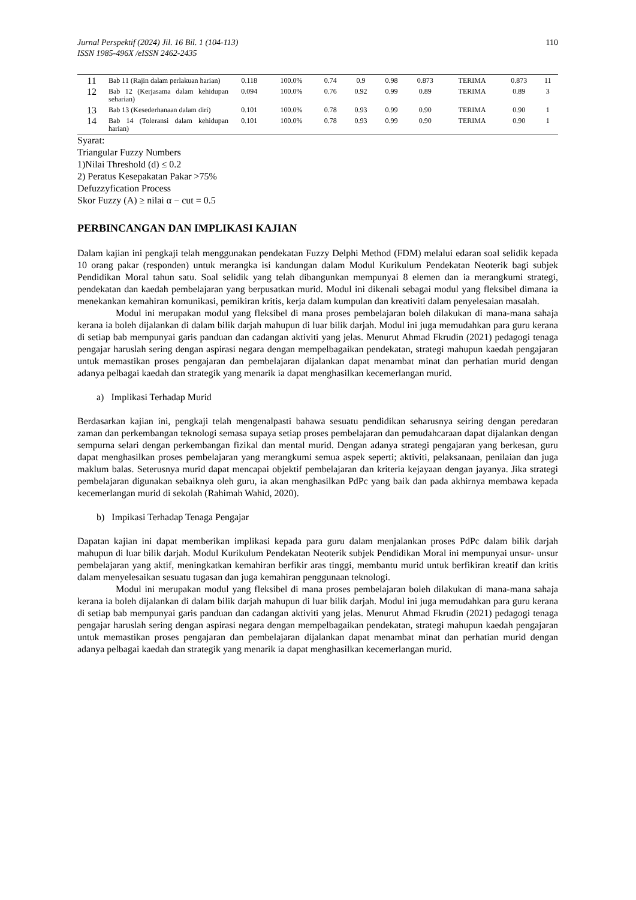Jurnal Perspektif (2024) Jil. 16 Bil. 1 (104-113)
ISSN 1985-496X /eISSN 2462-2435 110
| 11 | Bab 11 (Rajin dalam perlakuan harian) | 0.118 | 100.0% | 0.74 | 0.9 | 0.98 | 0.873 | TERIMA | 0.873 | 11 |
| 12 | Bab 12 (Kerjasama dalam kehidupan seharian) | 0.094 | 100.0% | 0.76 | 0.92 | 0.99 | 0.89 | TERIMA | 0.89 | 3 |
| 13 | Bab 13 (Kesederhanaan dalam diri) | 0.101 | 100.0% | 0.78 | 0.93 | 0.99 | 0.90 | TERIMA | 0.90 | 1 |
| 14 | Bab 14 (Toleransi dalam kehidupan harian) | 0.101 | 100.0% | 0.78 | 0.93 | 0.99 | 0.90 | TERIMA | 0.90 | 1 |
Syarat:
Triangular Fuzzy Numbers
1)Nilai Threshold (d) ≤ 0.2
2) Peratus Kesepakatan Pakar >75%
Defuzzyfication Process
Skor Fuzzy (A) ≥ nilai α − cut = 0.5
PERBINCANGAN DAN IMPLIKASI KAJIAN
Dalam kajian ini pengkaji telah menggunakan pendekatan Fuzzy Delphi Method (FDM) melalui edaran soal selidik kepada 10 orang pakar (responden) untuk merangka isi kandungan dalam Modul Kurikulum Pendekatan Neoterik bagi subjek Pendidikan Moral tahun satu. Soal selidik yang telah dibangunkan mempunyai 8 elemen dan ia merangkumi strategi, pendekatan dan kaedah pembelajaran yang berpusatkan murid. Modul ini dikenali sebagai modul yang fleksibel dimana ia menekankan kemahiran komunikasi, pemikiran kritis, kerja dalam kumpulan dan kreativiti dalam penyelesaian masalah.
Modul ini merupakan modul yang fleksibel di mana proses pembelajaran boleh dilakukan di mana-mana sahaja kerana ia boleh dijalankan di dalam bilik darjah mahupun di luar bilik darjah. Modul ini juga memudahkan para guru kerana di setiap bab mempunyai garis panduan dan cadangan aktiviti yang jelas. Menurut Ahmad Fkrudin (2021) pedagogi tenaga pengajar haruslah sering dengan aspirasi negara dengan mempelbagaikan pendekatan, strategi mahupun kaedah pengajaran untuk memastikan proses pengajaran dan pembelajaran dijalankan dapat menambat minat dan perhatian murid dengan adanya pelbagai kaedah dan strategik yang menarik ia dapat menghasilkan kecemerlangan murid.
a) Implikasi Terhadap Murid
Berdasarkan kajian ini, pengkaji telah mengenalpasti bahawa sesuatu pendidikan seharusnya seiring dengan peredaran zaman dan perkembangan teknologi semasa supaya setiap proses pembelajaran dan pemudahcaraan dapat dijalankan dengan sempurna selari dengan perkembangan fizikal dan mental murid. Dengan adanya strategi pengajaran yang berkesan, guru dapat menghasilkan proses pembelajaran yang merangkumi semua aspek seperti; aktiviti, pelaksanaan, penilaian dan juga maklum balas. Seterusnya murid dapat mencapai objektif pembelajaran dan kriteria kejayaan dengan jayanya. Jika strategi pembelajaran digunakan sebaiknya oleh guru, ia akan menghasilkan PdPc yang baik dan pada akhirnya membawa kepada kecemerlangan murid di sekolah (Rahimah Wahid, 2020).
b) Impikasi Terhadap Tenaga Pengajar
Dapatan kajian ini dapat memberikan implikasi kepada para guru dalam menjalankan proses PdPc dalam bilik darjah mahupun di luar bilik darjah. Modul Kurikulum Pendekatan Neoterik subjek Pendidikan Moral ini mempunyai unsur- unsur pembelajaran yang aktif, meningkatkan kemahiran berfikir aras tinggi, membantu murid untuk berfikiran kreatif dan kritis dalam menyelesaikan sesuatu tugasan dan juga kemahiran penggunaan teknologi.
Modul ini merupakan modul yang fleksibel di mana proses pembelajaran boleh dilakukan di mana-mana sahaja kerana ia boleh dijalankan di dalam bilik darjah mahupun di luar bilik darjah. Modul ini juga memudahkan para guru kerana di setiap bab mempunyai garis panduan dan cadangan aktiviti yang jelas. Menurut Ahmad Fkrudin (2021) pedagogi tenaga pengajar haruslah sering dengan aspirasi negara dengan mempelbagaikan pendekatan, strategi mahupun kaedah pengajaran untuk memastikan proses pengajaran dan pembelajaran dijalankan dapat menambat minat dan perhatian murid dengan adanya pelbagai kaedah dan strategik yang menarik ia dapat menghasilkan kecemerlangan murid.